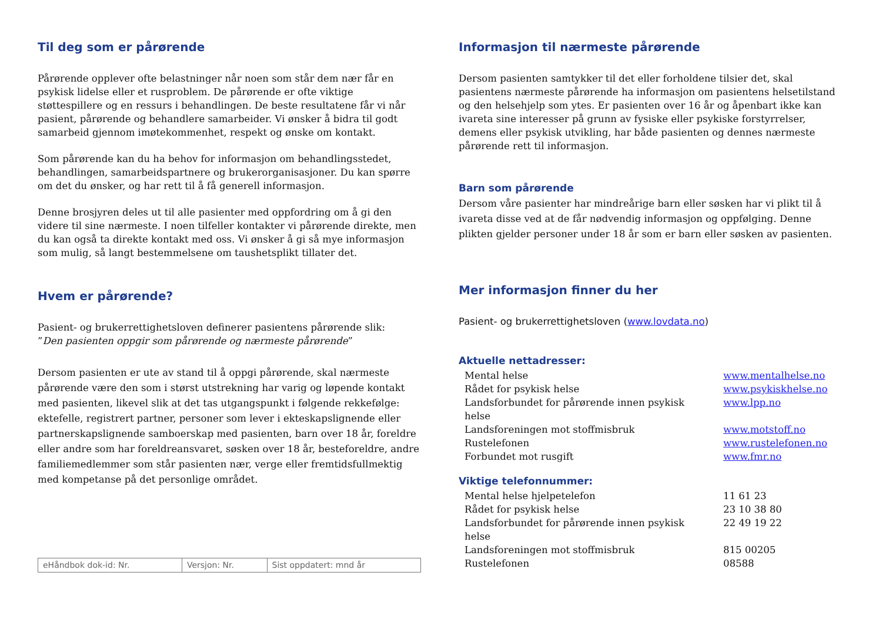Til deg som er pårørende
Pårørende opplever ofte belastninger når noen som står dem nær får en psykisk lidelse eller et rusproblem. De pårørende er ofte viktige støttespillere og en ressurs i behandlingen. De beste resultatene får vi når pasient, pårørende og behandlere samarbeider. Vi ønsker å bidra til godt samarbeid gjennom imøtekommenhet, respekt og ønske om kontakt.
Som pårørende kan du ha behov for informasjon om behandlingsstedet, behandlingen, samarbeidspartnere og brukerorganisasjoner. Du kan spørre om det du ønsker, og har rett til å få generell informasjon.
Denne brosjyren deles ut til alle pasienter med oppfordring om å gi den videre til sine nærmeste. I noen tilfeller kontakter vi pårørende direkte, men du kan også ta direkte kontakt med oss. Vi ønsker å gi så mye informasjon som mulig, så langt bestemmelsene om taushetsplikt tillater det.
Hvem er pårørende?
Pasient- og brukerrettighetsloven definerer pasientens pårørende slik:
”Den pasienten oppgir som pårørende og nærmeste pårørende”
Dersom pasienten er ute av stand til å oppgi pårørende, skal nærmeste pårørende være den som i størst utstrekning har varig og løpende kontakt med pasienten, likevel slik at det tas utgangspunkt i følgende rekkefølge: ektefelle, registrert partner, personer som lever i ekteskapslignende eller partnerskapslignende samboerskap med pasienten, barn over 18 år, foreldre eller andre som har foreldreansvaret, søsken over 18 år, besteforeldre, andre familiemedlemmer som står pasienten nær, verge eller fremtidsfullmektig med kompetanse på det personlige området.
| eHåndbok dok-id: Nr. | Versjon: Nr. | Sist oppdatert: mnd år |
Informasjon til nærmeste pårørende
Dersom pasienten samtykker til det eller forholdene tilsier det, skal pasientens nærmeste pårørende ha informasjon om pasientens helsetilstand og den helsehjelp som ytes. Er pasienten over 16 år og åpenbart ikke kan ivareta sine interesser på grunn av fysiske eller psykiske forstyrrelser, demens eller psykisk utvikling, har både pasienten og dennes nærmeste pårørende rett til informasjon.
Barn som pårørende
Dersom våre pasienter har mindreårige barn eller søsken har vi plikt til å ivareta disse ved at de får nødvendig informasjon og oppfølging. Denne plikten gjelder personer under 18 år som er barn eller søsken av pasienten.
Mer informasjon finner du her
Pasient- og brukerrettighetsloven (www.lovdata.no)
Aktuelle nettadresser:
| Mental helse | www.mentalhelse.no |
| Rådet for psykisk helse | www.psykiskhelse.no |
| Landsforbundet for pårørende innen psykisk helse | www.lpp.no |
| Landsforeningen mot stoffmisbruk | www.motstoff.no |
| Rustelefonen | www.rustelefonen.no |
| Forbundet mot rusgift | www.fmr.no |
Viktige telefonnummer:
| Mental helse hjelpetelefon | 11 61 23 |
| Rådet for psykisk helse | 23 10 38 80 |
| Landsforbundet for pårørende innen psykisk helse | 22 49 19 22 |
| Landsforeningen mot stoffmisbruk | 815 00205 |
| Rustelefonen | 08588 |